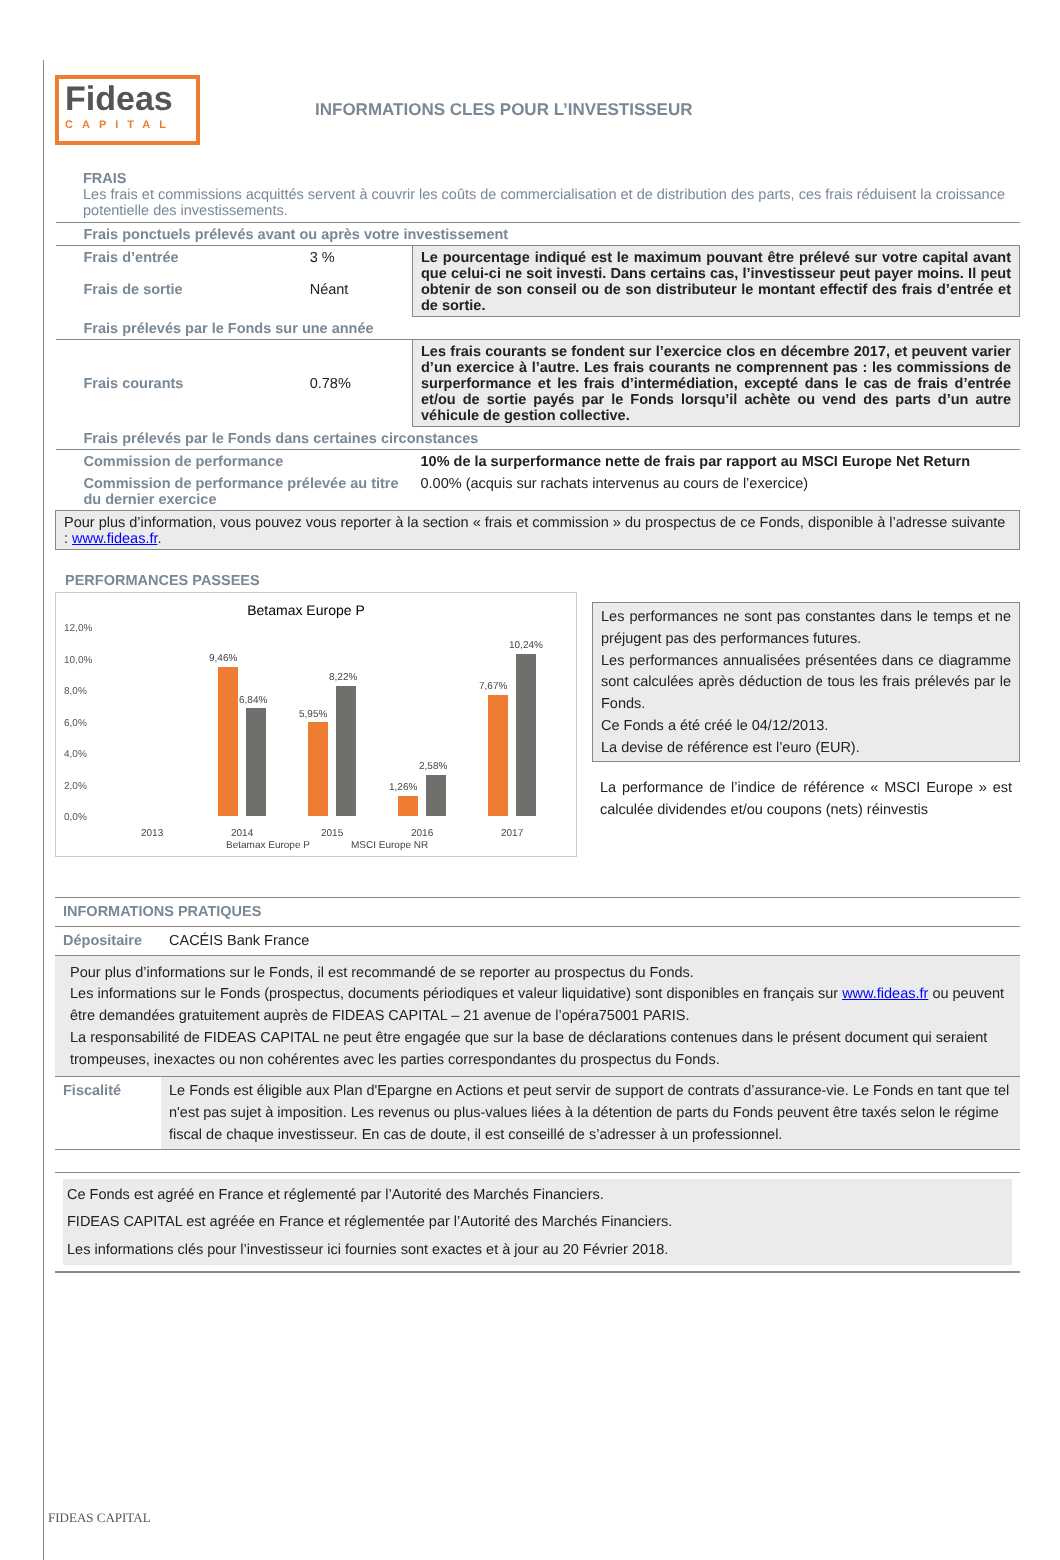Fideas
CAPITAL
INFORMATIONS CLES POUR L’INVESTISSEUR
FRAIS
Les frais et commissions acquittés servent à couvrir les coûts de commercialisation et de distribution des parts, ces frais réduisent la croissance potentielle des investissements.
| Frais ponctuels prélevés avant ou après votre investissement | | |
| Frais d’entrée Frais de sortie | 3 % Néant | Le pourcentage indiqué est le maximum pouvant être prélevé sur votre capital avant que celui-ci ne soit investi. Dans certains cas, l’investisseur peut payer moins. Il peut obtenir de son conseil ou de son distributeur le montant effectif des frais d’entrée et de sortie. |
| Frais prélevés par le Fonds sur une année | | |
| Frais courants | 0.78% | Les frais courants se fondent sur l’exercice clos en décembre 2017, et peuvent varier d’un exercice à l’autre. Les frais courants ne comprennent pas : les commissions de surperformance et les frais d’intermédiation, excepté dans le cas de frais d’entrée et/ou de sortie payés par le Fonds lorsqu’il achète ou vend des parts d’un autre véhicule de gestion collective. |
| Frais prélevés par le Fonds dans certaines circonstances | | |
| Commission de performance | | 10% de la surperformance nette de frais par rapport au MSCI Europe Net Return |
| Commission de performance prélevée au titre du dernier exercice | | 0.00% (acquis sur rachats intervenus au cours de l’exercice) |
| Pour plus d’information, vous pouvez vous reporter à la section « frais et commission » du prospectus de ce Fonds, disponible à l’adresse suivante : www.fideas.fr . | | |
PERFORMANCES PASSEES
Betamax Europe P
12,0%
10,0%
8,0%
6,0%
4,0%
2,0%
0,0%
9,46%
6,84%
5,95%
8,22%
1,26%
2,58%
7,67%
10,24%
2013
2014
2015
2016
2017
Betamax Europe P
MSCI Europe NR
Les performances ne sont pas constantes dans le temps et ne préjugent pas des performances futures.
Les performances annualisées présentées dans ce diagramme sont calculées après déduction de tous les frais prélevés par le Fonds.
Ce Fonds a été créé le 04/12/2013.
La devise de référence est l’euro (EUR).
La performance de l’indice de référence « MSCI Europe » est calculée dividendes et/ou coupons (nets) réinvestis
| INFORMATIONS PRATIQUES | |
| Dépositaire | CACÉIS Bank France |
| Pour plus d’informations sur le Fonds, il est recommandé de se reporter au prospectus du Fonds. Les informations sur le Fonds (prospectus, documents périodiques et valeur liquidative) sont disponibles en français sur www.fideas.fr ou peuvent être demandées gratuitement auprès de FIDEAS CAPITAL – 21 avenue de l’opéra75001 PARIS. La responsabilité de FIDEAS CAPITAL ne peut être engagée que sur la base de déclarations contenues dans le présent document qui seraient trompeuses, inexactes ou non cohérentes avec les parties correspondantes du prospectus du Fonds. | |
| Fiscalité | Le Fonds est éligible aux Plan d'Epargne en Actions et peut servir de support de contrats d’assurance-vie. Le Fonds en tant que tel n'est pas sujet à imposition. Les revenus ou plus-values liées à la détention de parts du Fonds peuvent être taxés selon le régime fiscal de chaque investisseur. En cas de doute, il est conseillé de s’adresser à un professionnel. |
Ce Fonds est agréé en France et réglementé par l’Autorité des Marchés Financiers.
FIDEAS CAPITAL est agréée en France et réglementée par l’Autorité des Marchés Financiers.
Les informations clés pour l’investisseur ici fournies sont exactes et à jour au 20 Février 2018.
FIDEAS CAPITAL